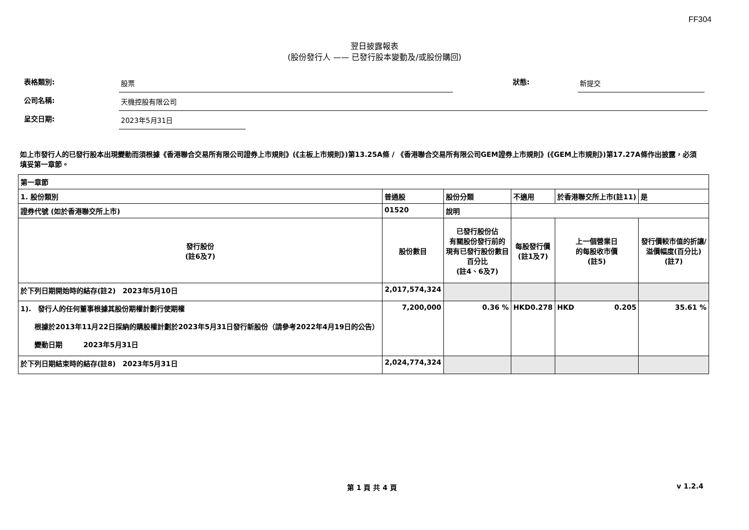FF304
翌日披露報表
(股份發行人 —— 已發行股本變動及/或股份購回)
表格類別:
股票
狀態:
新提交
公司名稱:
天機控股有限公司
呈交日期:
2023年5月31日
如上市發行人的已發行股本出現變動而須根據《香港聯合交易所有限公司證券上市規則》(《主板上市規則》)第13.25A條 / 《香港聯合交易所有限公司GEM證券上市規則》(《GEM上市規則》)第17.27A條作出披露，必須填妥第一章節。
| 第一章節 | | | | | | |
| 1. 股份類別 | 普通股 | 股份分類 | 不適用 | | 於香港聯交所上市(註11) | 是 |
| 證券代號 (如於香港聯交所上市) | 01520 | 說明 | | | | |
| 發行股份 (註6及7) | 股份數目 | 已發行股份佔 有關股份發行前的 現有已發行股份數目 百分比 (註4、6及7) | | 每股發行價 (註1及7) | 上一個營業日 的每股收市價 (註5) | 發行價較市值的折讓/ 溢價幅度(百分比) (註7) |
| 於下列日期開始時的結存(註2) 2023年5月10日 | 2,017,574,324 | | | | | |
| 1). 發行人的任何董事根據其股份期權計劃行使期權 根據於2013年11月22日採納的購股權計劃於2023年5月31日發行新股份（請參考2022年4月19日的公告） 變動日期 2023年5月31日 | 7,200,000 | 0.36 % | | HKD 0.278 | HKD 0.205 | 35.61 % |
| 於下列日期結束時的結存(註8) 2023年5月31日 | 2,024,774,324 | | | | | |
第 1 頁 共 4 頁 v 1.2.4